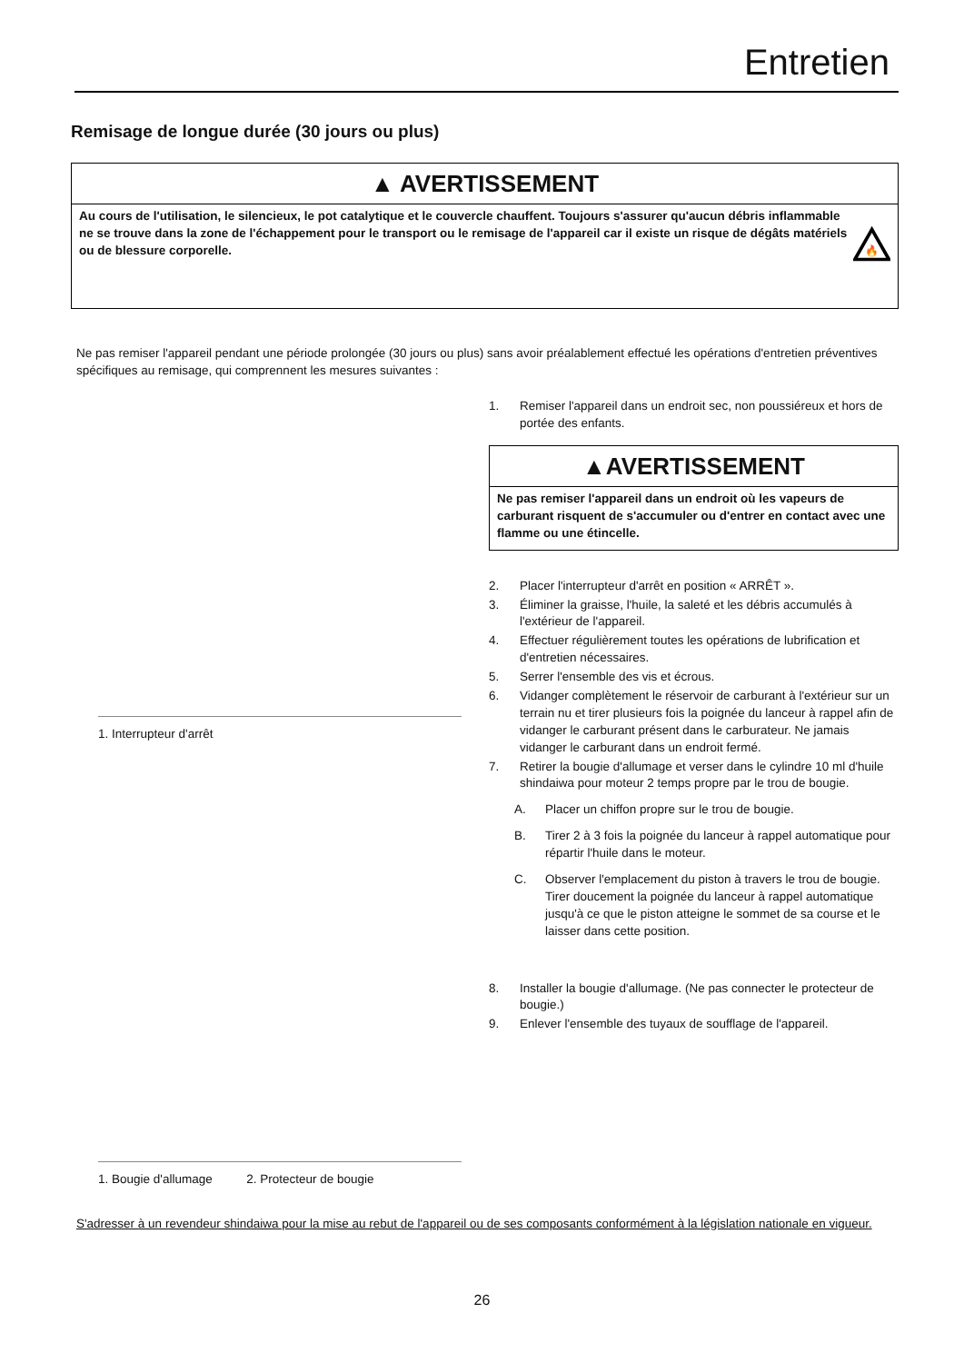Entretien
Remisage de longue durée (30 jours ou plus)
▲ AVERTISSEMENT
Au cours de l'utilisation, le silencieux, le pot catalytique et le couvercle chauffent. Toujours s'assurer qu'aucun débris inflammable ne se trouve dans la zone de l'échappement pour le transport ou le remisage de l'appareil car il existe un risque de dégâts matériels ou de blessure corporelle.
🔥
Ne pas remiser l'appareil pendant une période prolongée (30 jours ou plus) sans avoir préalablement effectué les opérations d'entretien préventives spécifiques au remisage, qui comprennent les mesures suivantes :
1. Interrupteur d'arrêt
1. Bougie d'allumage 2. Protecteur de bougie
1. Remiser l'appareil dans un endroit sec, non poussiéreux et hors de portée des enfants.
▲AVERTISSEMENT
Ne pas remiser l'appareil dans un endroit où les vapeurs de carburant risquent de s'accumuler ou d'entrer en contact avec une flamme ou une étincelle.
2. Placer l'interrupteur d'arrêt en position « ARRÊT ».
3. Éliminer la graisse, l'huile, la saleté et les débris accumulés à l'extérieur de l'appareil.
4. Effectuer régulièrement toutes les opérations de lubrification et d'entretien nécessaires.
5. Serrer l'ensemble des vis et écrous.
6. Vidanger complètement le réservoir de carburant à l'extérieur sur un terrain nu et tirer plusieurs fois la poignée du lanceur à rappel afin de vidanger le carburant présent dans le carburateur. Ne jamais vidanger le carburant dans un endroit fermé.
7. Retirer la bougie d'allumage et verser dans le cylindre 10 ml d'huile shindaiwa pour moteur 2 temps propre par le trou de bougie.
A. Placer un chiffon propre sur le trou de bougie.
B. Tirer 2 à 3 fois la poignée du lanceur à rappel automatique pour répartir l'huile dans le moteur.
C. Observer l'emplacement du piston à travers le trou de bougie. Tirer doucement la poignée du lanceur à rappel automatique jusqu'à ce que le piston atteigne le sommet de sa course et le laisser dans cette position.
8. Installer la bougie d'allumage. (Ne pas connecter le protecteur de bougie.)
9. Enlever l'ensemble des tuyaux de soufflage de l'appareil.
S'adresser à un revendeur shindaiwa pour la mise au rebut de l'appareil ou de ses composants conformément à la législation nationale en vigueur.
26